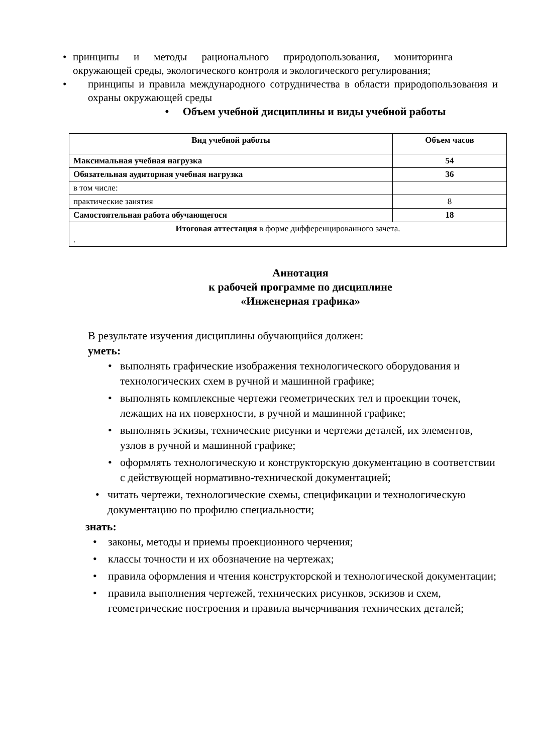• принципы и методы рационального природопользования, мониторинга окружающей среды, экологического контроля и экологического регулирования;
• принципы и правила международного сотрудничества в области природопользования и охраны окружающей среды
• Объем учебной дисциплины и виды учебной работы
| Вид учебной работы | Объем часов |
| --- | --- |
| Максимальная учебная нагрузка | 54 |
| Обязательная аудиторная учебная нагрузка | 36 |
| в том числе: | |
| практические занятия | 8 |
| Самостоятельная работа обучающегося | 18 |
| Итоговая аттестация в форме дифференцированного зачета. . | |
Аннотация
к рабочей программе по дисциплине
«Инженерная графика»
В результате изучения дисциплины обучающийся должен:
уметь:
• выполнять графические изображения технологического оборудования и технологических схем в ручной и машинной графике;
• выполнять комплексные чертежи геометрических тел и проекции точек, лежащих на их поверхности, в ручной и машинной графике;
• выполнять эскизы, технические рисунки и чертежи деталей, их элементов, узлов в ручной и машинной графике;
• оформлять технологическую и конструкторскую документацию в соответствии с действующей нормативно-технической документацией;
• читать чертежи, технологические схемы, спецификации и технологическую документацию по профилю специальности;
знать:
• законы, методы и приемы проекционного черчения;
• классы точности и их обозначение на чертежах;
• правила оформления и чтения конструкторской и технологической документации;
• правила выполнения чертежей, технических рисунков, эскизов и схем, геометрические построения и правила вычерчивания технических деталей;